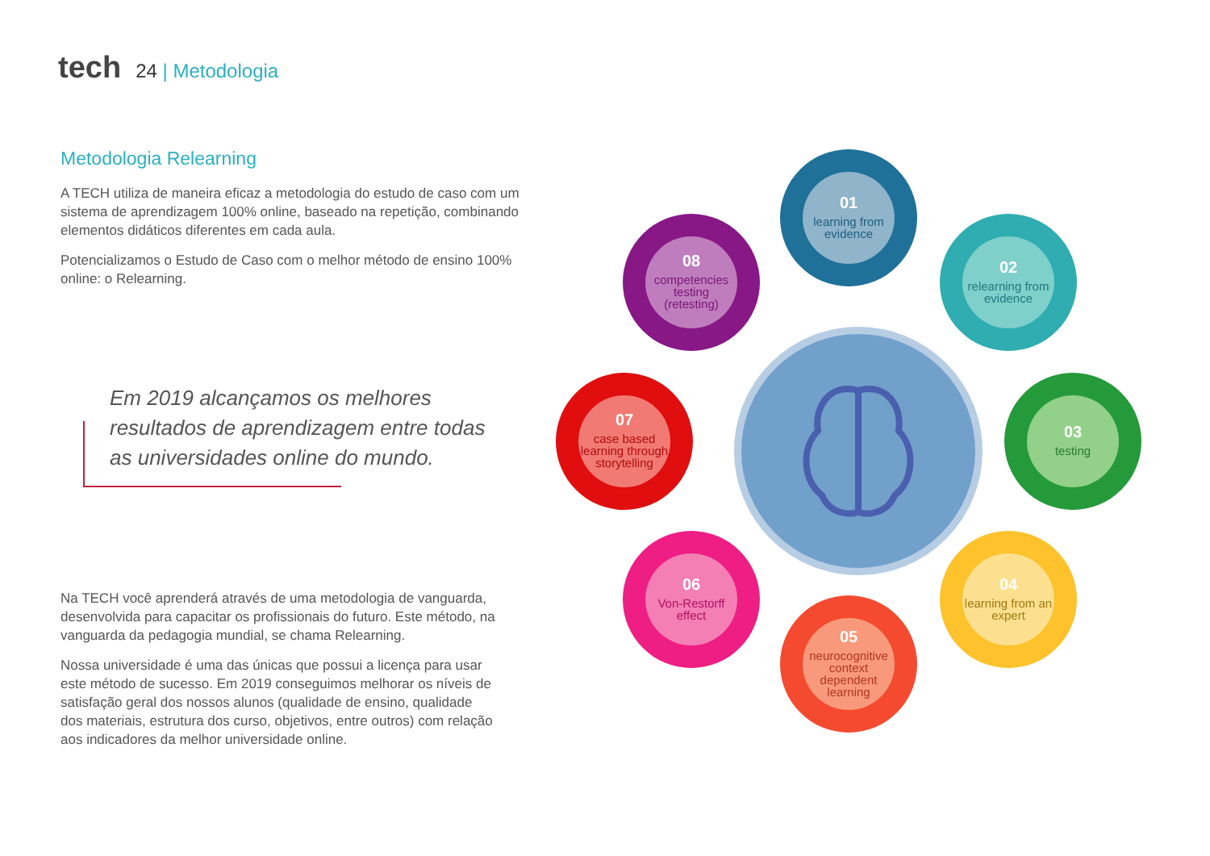tech 24 | Metodologia
Metodologia Relearning
A TECH utiliza de maneira eficaz a metodologia do estudo de caso com um sistema de aprendizagem 100% online, baseado na repetição, combinando elementos didáticos diferentes em cada aula.
Potencializamos o Estudo de Caso com o melhor método de ensino 100% online: o Relearning.
Em 2019 alcançamos os melhores resultados de aprendizagem entre todas as universidades online do mundo.
Na TECH você aprenderá através de uma metodologia de vanguarda, desenvolvida para capacitar os profissionais do futuro. Este método, na vanguarda da pedagogia mundial, se chama Relearning.
Nossa universidade é uma das únicas que possui a licença para usar este método de sucesso. Em 2019 conseguimos melhorar os níveis de satisfação geral dos nossos alunos (qualidade de ensino, qualidade dos materiais, estrutura dos curso, objetivos, entre outros) com relação aos indicadores da melhor universidade online.
01
learning from evidence
02
relearning from evidence
03
testing
04
learning from an expert
05
neurocognitive context dependent learning
06
Von-Restorff effect
07
case based learning through storytelling
08
competencies testing (retesting)